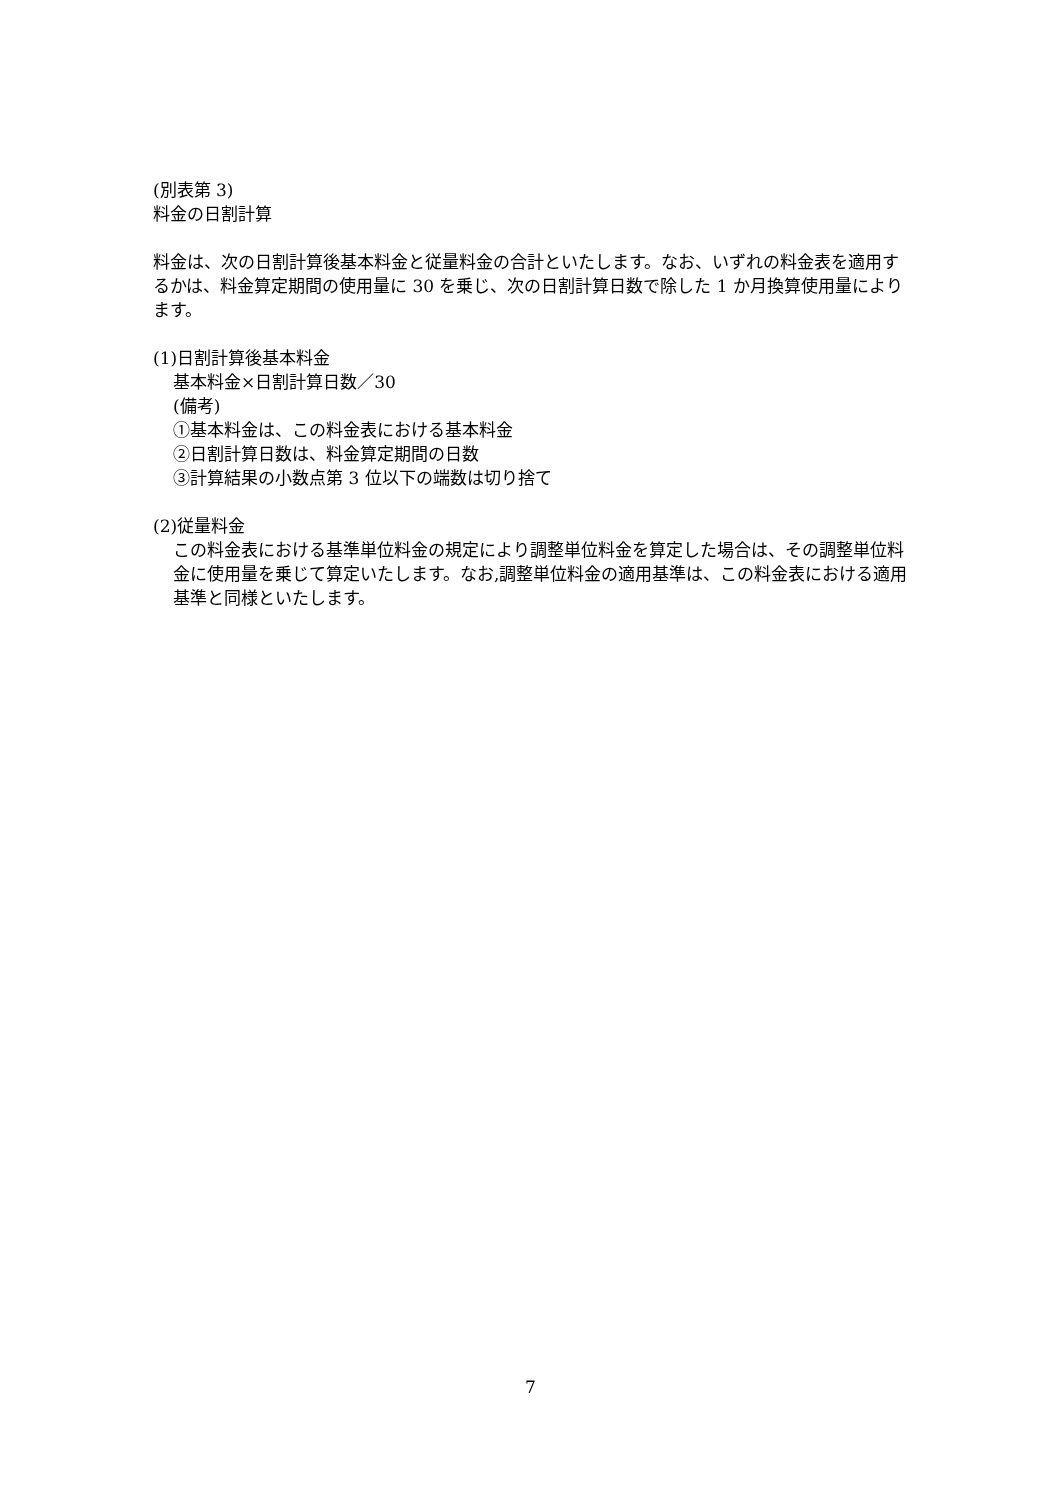(別表第 3)
料金の日割計算
料金は、次の日割計算後基本料金と従量料金の合計といたします。なお、いずれの料金表を適用するかは、料金算定期間の使用量に 30 を乗じ、次の日割計算日数で除した 1 か月換算使用量によります。
(1)日割計算後基本料金
基本料金×日割計算日数／30
(備考)
①基本料金は、この料金表における基本料金
②日割計算日数は、料金算定期間の日数
③計算結果の小数点第 3 位以下の端数は切り捨て
(2)従量料金
この料金表における基準単位料金の規定により調整単位料金を算定した場合は、その調整単位料金に使用量を乗じて算定いたします。なお,調整単位料金の適用基準は、この料金表における適用基準と同様といたします。
7